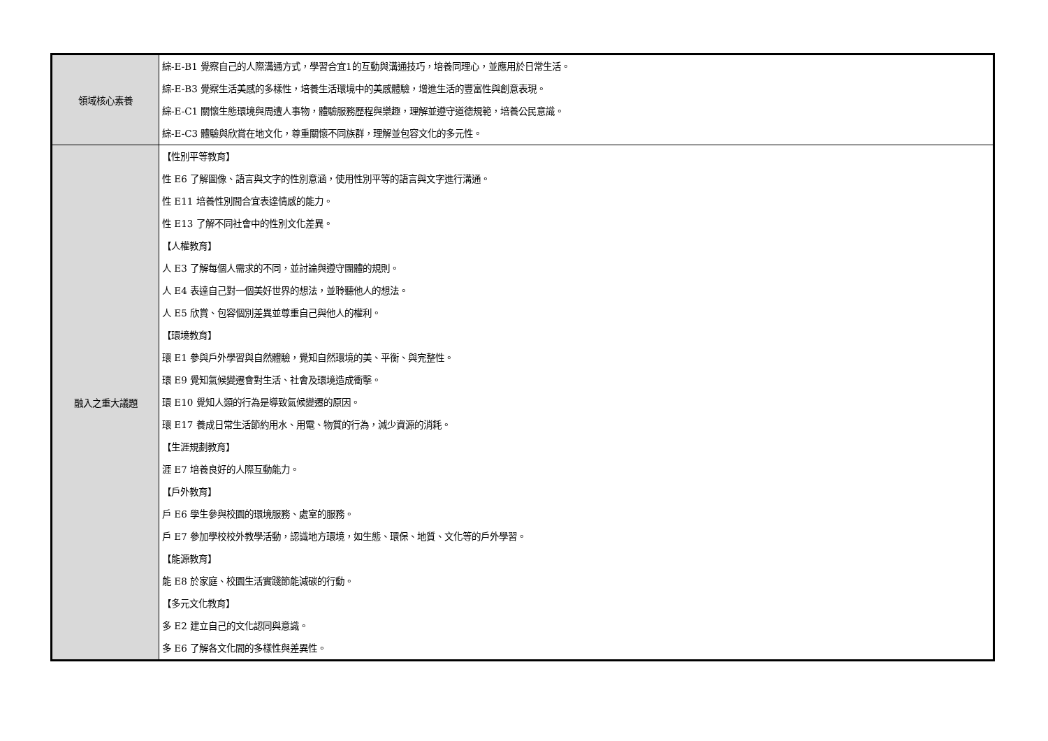| 領域核心素養 | 綜-E-B1 覺察自己的人際溝通方式，學習合宜1的互動與溝通技巧，培養同理心，並應用於日常生活。 綜-E-B3 覺察生活美感的多樣性，培養生活環境中的美感體驗，增進生活的豐富性與創意表現。 綜-E-C1 關懷生態環境與周遭人事物，體驗服務歷程與樂趣，理解並遵守道德規範，培養公民意識。 綜-E-C3 體驗與欣賞在地文化，尊重關懷不同族群，理解並包容文化的多元性。 |
| 融入之重大議題 | 【性別平等教育】 性 E6 了解圖像、語言與文字的性別意涵，使用性別平等的語言與文字進行溝通。 性 E11 培養性別間合宜表達情感的能力。 性 E13 了解不同社會中的性別文化差異。 【人權教育】 人 E3 了解每個人需求的不同，並討論與遵守團體的規則。 人 E4 表達自己對一個美好世界的想法，並聆聽他人的想法。 人 E5 欣賞、包容個別差異並尊重自己與他人的權利。 【環境教育】 環 E1 參與戶外學習與自然體驗，覺知自然環境的美、平衡、與完整性。 環 E9 覺知氣候變遷會對生活、社會及環境造成衝擊。 環 E10 覺知人類的行為是導致氣候變遷的原因。 環 E17 養成日常生活節約用水、用電、物質的行為，減少資源的消耗。 【生涯規劃教育】 涯 E7 培養良好的人際互動能力。 【戶外教育】 戶 E6 學生參與校園的環境服務、處室的服務。 戶 E7 參加學校校外教學活動，認識地方環境，如生態、環保、地質、文化等的戶外學習。 【能源教育】 能 E8 於家庭、校園生活實踐節能減碳的行動。 【多元文化教育】 多 E2 建立自己的文化認同與意識。 多 E6 了解各文化間的多樣性與差異性。 |